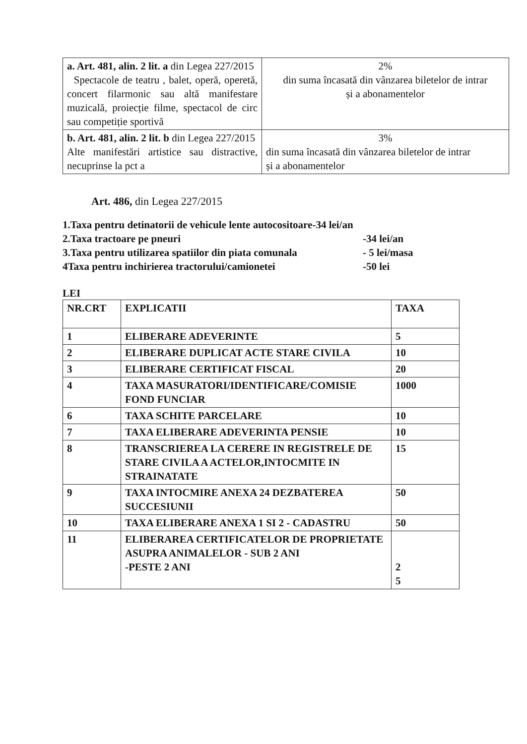| a. Art. 481, alin. 2 lit. a din Legea 227/2015 Spectacole de teatru , balet, operă, operetă, concert filarmonic sau altă manifestare muzicală, proiecție filme, spectacol de circ sau competiție sportivă | 2% din suma încasată din vânzarea biletelor de intrar și a abonamentelor |
| b. Art. 481, alin. 2 lit. b din Legea 227/2015 Alte manifestări artistice sau distractive, necuprinse la pct a | 3% din suma încasată din vânzarea biletelor de intrar și a abonamentelor |
Art. 486, din Legea 227/2015
1.Taxa pentru detinatorii de vehicule lente autocositoare-34 lei/an
2.Taxa tractoare pe pneuri -34 lei/an
3.Taxa pentru utilizarea spatiilor din piata comunala - 5 lei/masa
4Taxa pentru inchirierea tractorului/camionetei -50 lei
LEI
| NR.CRT | EXPLICATII | TAXA |
| 1 | ELIBERARE ADEVERINTE | 5 |
| 2 | ELIBERARE DUPLICAT ACTE STARE CIVILA | 10 |
| 3 | ELIBERARE CERTIFICAT FISCAL | 20 |
| 4 | TAXA MASURATORI/IDENTIFICARE/COMISIE FOND FUNCIAR | 1000 |
| 6 | TAXA SCHITE PARCELARE | 10 |
| 7 | TAXA ELIBERARE ADEVERINTA PENSIE | 10 |
| 8 | TRANSCRIEREA LA CERERE IN REGISTRELE DE STARE CIVILA A ACTELOR,INTOCMITE IN STRAINATATE | 15 |
| 9 | TAXA INTOCMIRE ANEXA 24 DEZBATEREA SUCCESIUNII | 50 |
| 10 | TAXA ELIBERARE ANEXA 1 SI 2 - CADASTRU | 50 |
| 11 | ELIBERAREA CERTIFICATELOR DE PROPRIETATE ASUPRA ANIMALELOR - SUB 2 ANI -PESTE 2 ANI | 2 5 |